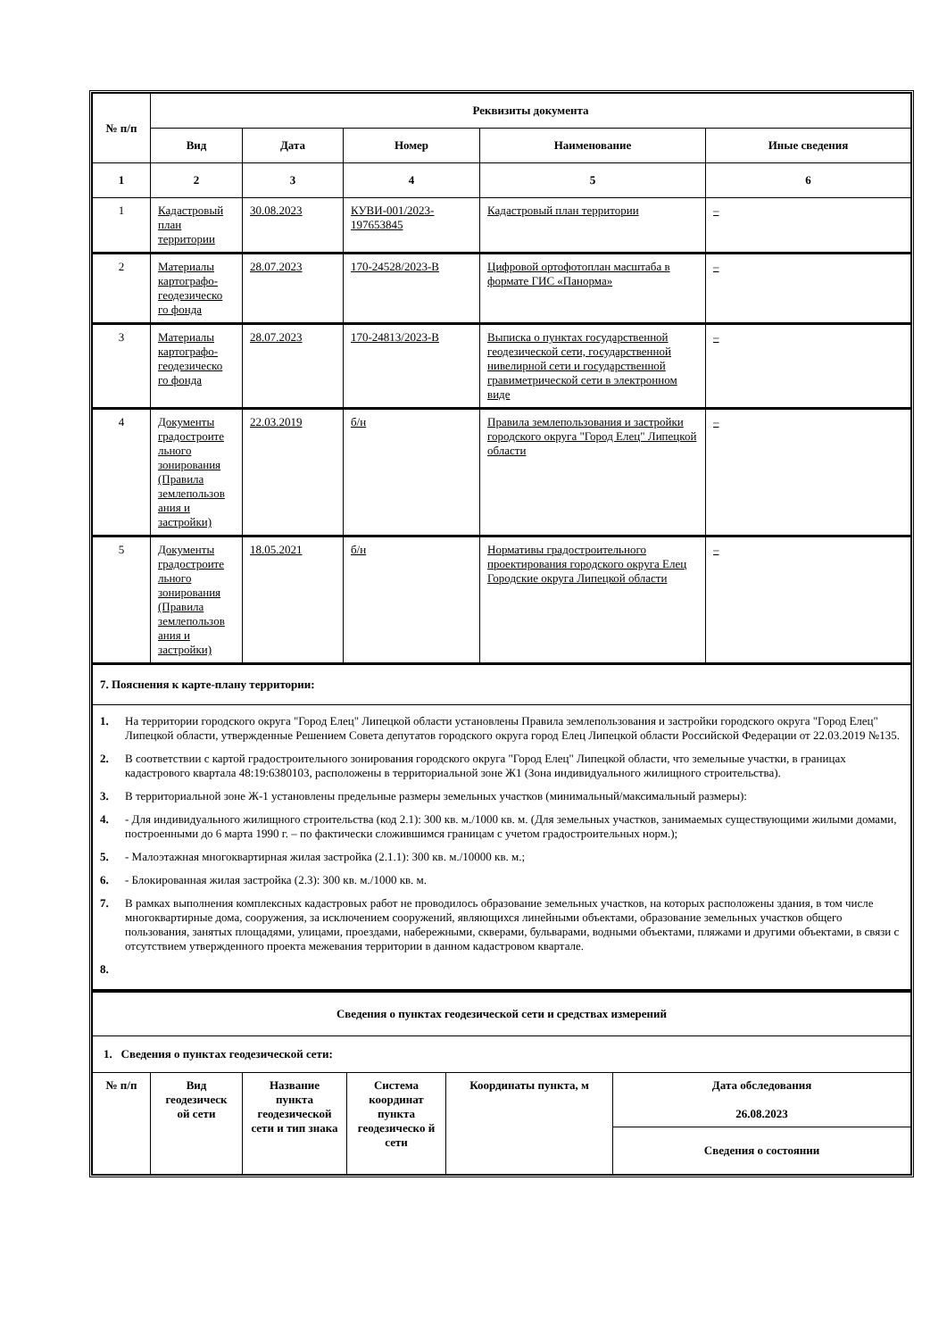| № п/п | Реквизиты документа | | | | |
| --- | --- | --- | --- | --- | --- |
| | Вид | Дата | Номер | Наименование | Иные сведения |
| 1 | 2 | 3 | 4 | 5 | 6 |
| 1 | Кадастровый план территории | 30.08.2023 | КУВИ-001/2023-197653845 | Кадастровый план территории | – |
| 2 | Материалы картографо-геодезическо го фонда | 28.07.2023 | 170-24528/2023-В | Цифровой ортофотоплан масштаба в формате ГИС «Панорма» | – |
| 3 | Материалы картографо-геодезическо го фонда | 28.07.2023 | 170-24813/2023-В | Выписка о пунктах государственной геодезической сети, государственной нивелирной сети и государственной гравиметрической сети в электронном виде | – |
| 4 | Документы градостроите льного зонирования (Правила землепользов ания и застройки) | 22.03.2019 | б/н | Правила землепользования и застройки городского округа "Город Елец" Липецкой области | – |
| 5 | Документы градостроите льного зонирования (Правила землепользов ания и застройки) | 18.05.2021 | б/н | Нормативы градостроительного проектирования городского округа Елец Городские округа Липецкой области | – |
| 7. Пояснения к карте-плану территории: | | | | | |
| 1. На территории городского округа "Город Елец" Липецкой области установлены Правила землепользования и застройки городского округа "Город Елец" Липецкой области, утвержденные Решением Совета депутатов городского округа город Елец Липецкой области Российской Федерации от 22.03.2019 №135. 2. В соответствии с картой градостроительного зонирования городского округа "Город Елец" Липецкой области, что земельные участки, в границах кадастрового квартала 48:19:6380103, расположены в территориальной зоне Ж1 (Зона индивидуального жилищного строительства). 3. В территориальной зоне Ж-1 установлены предельные размеры земельных участков (минимальный/максимальный размеры): 4. - Для индивидуального жилищного строительства (код 2.1): 300 кв. м./1000 кв. м. (Для земельных участков, занимаемых существующими жилыми домами, построенными до 6 марта 1990 г. – по фактически сложившимся границам с учетом градостроительных норм.); 5. - Малоэтажная многоквартирная жилая застройка (2.1.1): 300 кв. м./10000 кв. м.; 6. - Блокированная жилая застройка (2.3): 300 кв. м./1000 кв. м. 7. В рамках выполнения комплексных кадастровых работ не проводилось образование земельных участков, на которых расположены здания, в том числе многоквартирные дома, сооружения, за исключением сооружений, являющихся линейными объектами, образование земельных участков общего пользования, занятых площадями, улицами, проездами, набережными, скверами, бульварами, водными объектами, пляжами и другими объектами, в связи с отсутствием утвержденного проекта межевания территории в данном кадастровом квартале. 8. | | | | | |
| Сведения о пунктах геодезической сети и средствах измерений | | | | | |
| --- | --- | --- | --- | --- | --- |
| 1. Сведения о пунктах геодезической сети: | | | | | |
| № п/п | Вид геодезическ ой сети | Название пункта геодезической сети и тип знака | Система координат пункта геодезическо й сети | Координаты пункта, м | Дата обследования 26.08.2023 |
| | | | | | Сведения о состоянии |